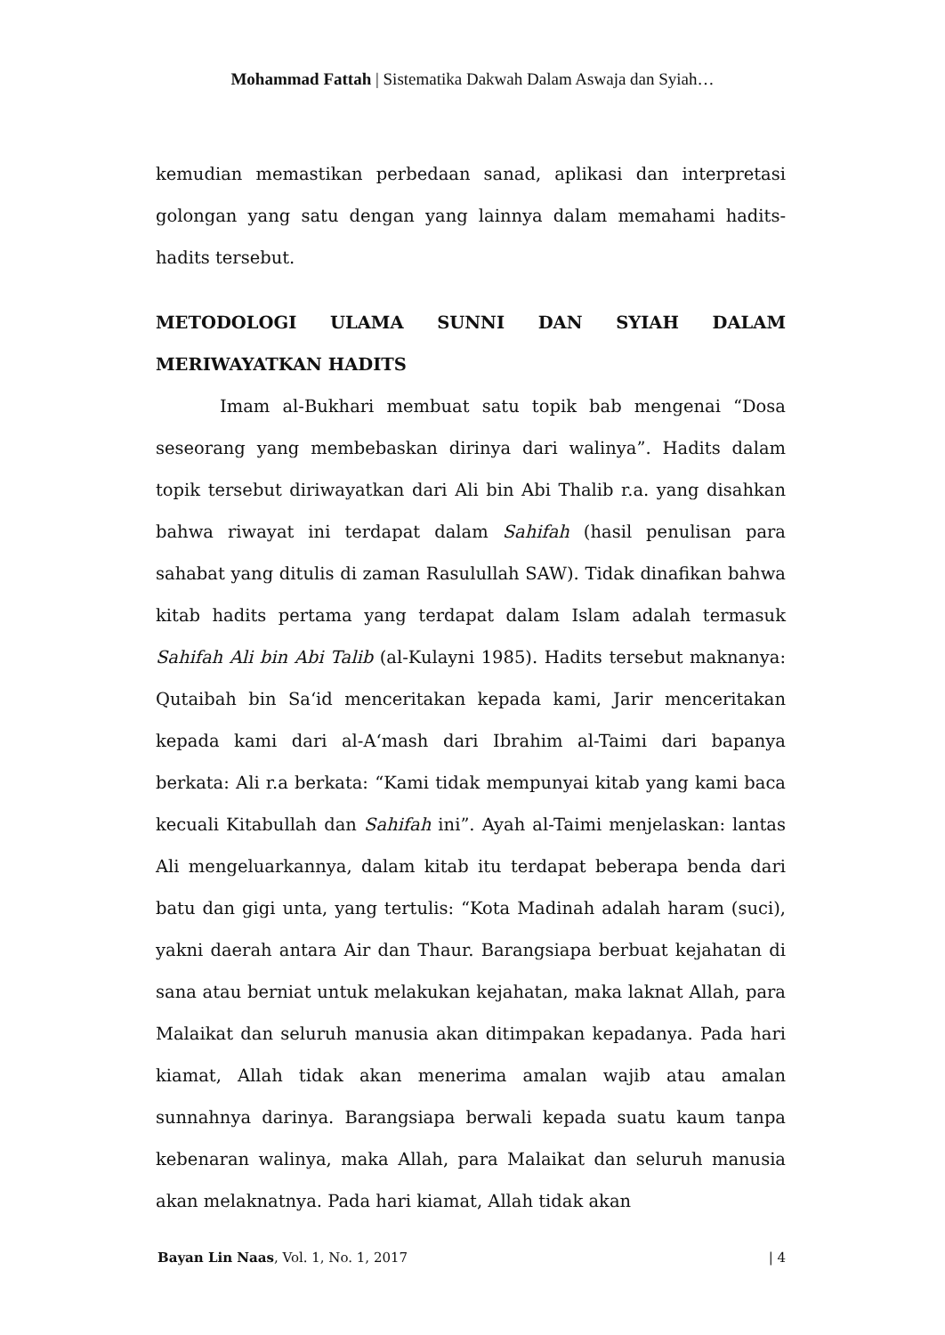Mohammad Fattah | Sistematika Dakwah Dalam Aswaja dan Syiah…
kemudian memastikan perbedaan sanad, aplikasi dan interpretasi golongan yang satu dengan yang lainnya dalam memahami hadits-hadits tersebut.
METODOLOGI ULAMA SUNNI DAN SYIAH DALAM MERIWAYATKAN HADITS
Imam al-Bukhari membuat satu topik bab mengenai “Dosa seseorang yang membebaskan dirinya dari walinya”. Hadits dalam topik tersebut diriwayatkan dari Ali bin Abi Thalib r.a. yang disahkan bahwa riwayat ini terdapat dalam Sahifah (hasil penulisan para sahabat yang ditulis di zaman Rasulullah SAW). Tidak dinafikan bahwa kitab hadits pertama yang terdapat dalam Islam adalah termasuk Sahifah Ali bin Abi Talib (al-Kulayni 1985). Hadits tersebut maknanya: Qutaibah bin Sa‘id menceritakan kepada kami, Jarir menceritakan kepada kami dari al-A‘mash dari Ibrahim al-Taimi dari bapanya berkata: Ali r.a berkata: “Kami tidak mempunyai kitab yang kami baca kecuali Kitabullah dan Sahifah ini”. Ayah al-Taimi menjelaskan: lantas Ali mengeluarkannya, dalam kitab itu terdapat beberapa benda dari batu dan gigi unta, yang tertulis: “Kota Madinah adalah haram (suci), yakni daerah antara Air dan Thaur. Barangsiapa berbuat kejahatan di sana atau berniat untuk melakukan kejahatan, maka laknat Allah, para Malaikat dan seluruh manusia akan ditimpakan kepadanya. Pada hari kiamat, Allah tidak akan menerima amalan wajib atau amalan sunnahnya darinya. Barangsiapa berwali kepada suatu kaum tanpa kebenaran walinya, maka Allah, para Malaikat dan seluruh manusia akan melaknatnya. Pada hari kiamat, Allah tidak akan
Bayan Lin Naas, Vol. 1, No. 1, 2017 | 4